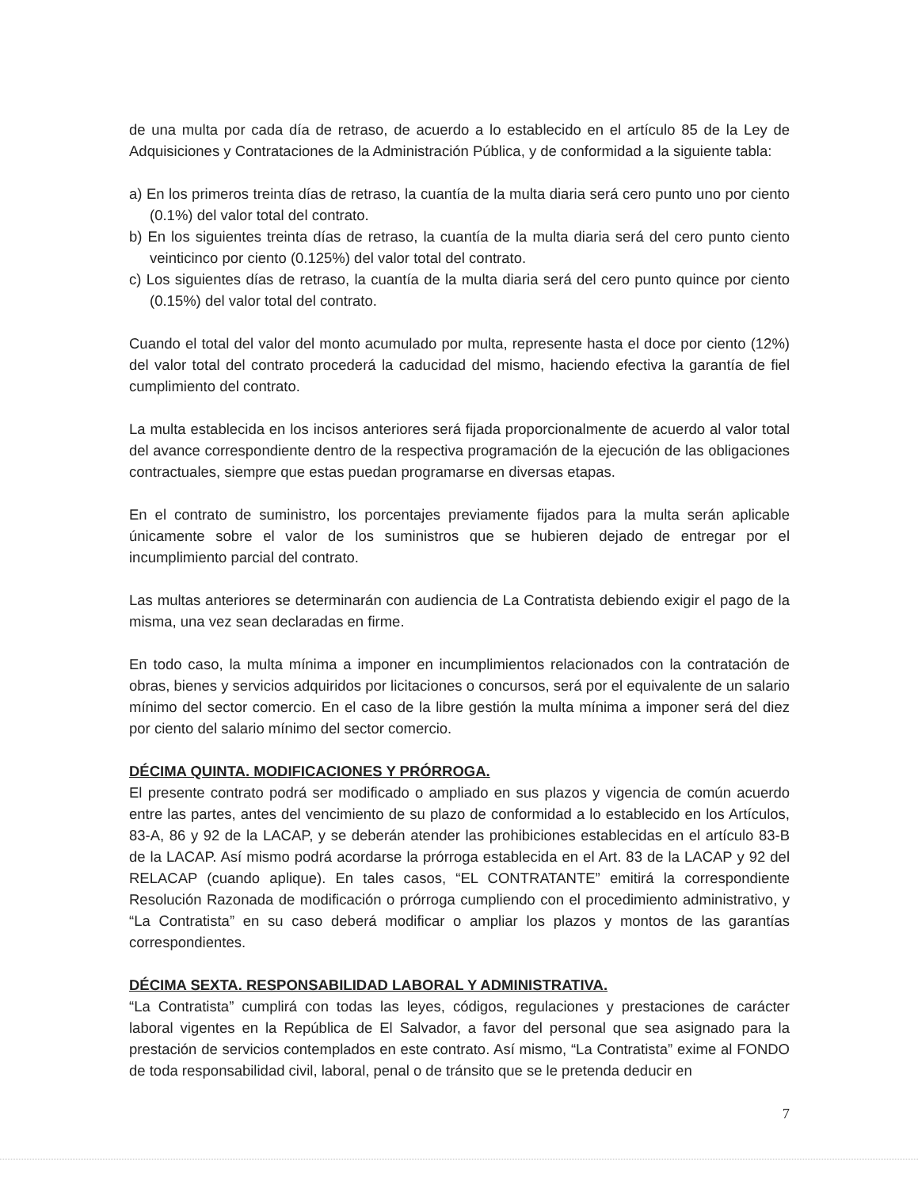de una multa por cada día de retraso, de acuerdo a lo establecido en el artículo 85 de la Ley de Adquisiciones y Contrataciones de la Administración Pública, y de conformidad a la siguiente tabla:
a) En los primeros treinta días de retraso, la cuantía de la multa diaria será cero punto uno por ciento (0.1%) del valor total del contrato.
b) En los siguientes treinta días de retraso, la cuantía de la multa diaria será del cero punto ciento veinticinco por ciento (0.125%) del valor total del contrato.
c) Los siguientes días de retraso, la cuantía de la multa diaria será del cero punto quince por ciento (0.15%) del valor total del contrato.
Cuando el total del valor del monto acumulado por multa, represente hasta el doce por ciento (12%) del valor total del contrato procederá la caducidad del mismo, haciendo efectiva la garantía de fiel cumplimiento del contrato.
La multa establecida en los incisos anteriores será fijada proporcionalmente de acuerdo al valor total del avance correspondiente dentro de la respectiva programación de la ejecución de las obligaciones contractuales, siempre que estas puedan programarse en diversas etapas.
En el contrato de suministro, los porcentajes previamente fijados para la multa serán aplicable únicamente sobre el valor de los suministros que se hubieren dejado de entregar por el incumplimiento parcial del contrato.
Las multas anteriores se determinarán con audiencia de La Contratista debiendo exigir el pago de la misma, una vez sean declaradas en firme.
En todo caso, la multa mínima a imponer en incumplimientos relacionados con la contratación de obras, bienes y servicios adquiridos por licitaciones o concursos, será por el equivalente de un salario mínimo del sector comercio. En el caso de la libre gestión la multa mínima a imponer será del diez por ciento del salario mínimo del sector comercio.
DÉCIMA QUINTA. MODIFICACIONES Y PRÓRROGA.
El presente contrato podrá ser modificado o ampliado en sus plazos y vigencia de común acuerdo entre las partes, antes del vencimiento de su plazo de conformidad a lo establecido en los Artículos, 83-A, 86 y 92 de la LACAP, y se deberán atender las prohibiciones establecidas en el artículo 83-B de la LACAP. Así mismo podrá acordarse la prórroga establecida en el Art. 83 de la LACAP y 92 del RELACAP (cuando aplique). En tales casos, “EL CONTRATANTE” emitirá la correspondiente Resolución Razonada de modificación o prórroga cumpliendo con el procedimiento administrativo, y “La Contratista” en su caso deberá modificar o ampliar los plazos y montos de las garantías correspondientes.
DÉCIMA SEXTA. RESPONSABILIDAD LABORAL Y ADMINISTRATIVA.
“La Contratista” cumplirá con todas las leyes, códigos, regulaciones y prestaciones de carácter laboral vigentes en la República de El Salvador, a favor del personal que sea asignado para la prestación de servicios contemplados en este contrato. Así mismo, “La Contratista” exime al FONDO de toda responsabilidad civil, laboral, penal o de tránsito que se le pretenda deducir en
7